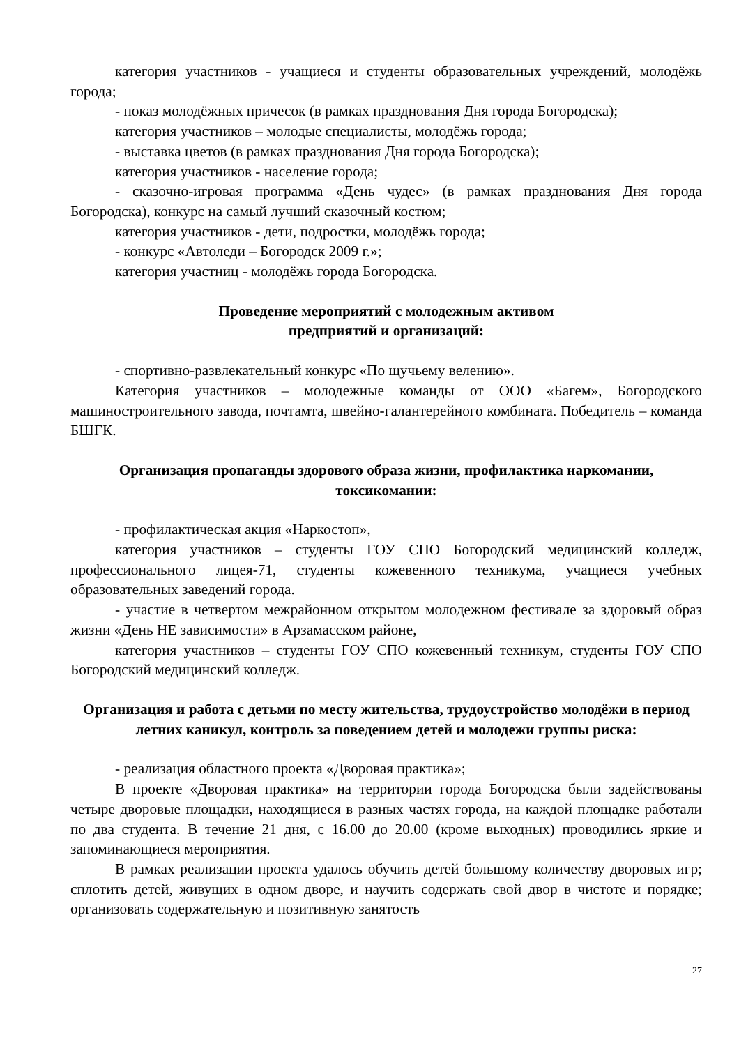категория участников - учащиеся и студенты образовательных учреждений, молодёжь города;
- показ молодёжных причесок (в рамках празднования Дня города Богородска);
категория участников – молодые специалисты, молодёжь города;
- выставка цветов (в рамках празднования Дня города Богородска);
категория участников - население города;
- сказочно-игровая программа «День чудес» (в рамках празднования Дня города Богородска), конкурс на самый лучший сказочный костюм;
категория участников - дети, подростки, молодёжь города;
- конкурс «Автоледи – Богородск 2009 г.»;
категория участниц - молодёжь города Богородска.
Проведение мероприятий с молодежным активом
предприятий и организаций:
- спортивно-развлекательный конкурс «По щучьему велению».
Категория участников – молодежные команды от ООО «Багем», Богородского машиностроительного завода, почтамта, швейно-галантерейного комбината. Победитель – команда БШГК.
Организация пропаганды здорового образа жизни, профилактика наркомании, токсикомании:
- профилактическая акция «Наркостоп»,
категория участников – студенты ГОУ СПО Богородский медицинский колледж, профессионального лицея-71, студенты кожевенного техникума, учащиеся учебных образовательных заведений города.
- участие в четвертом межрайонном открытом молодежном фестивале за здоровый образ жизни «День НЕ зависимости» в Арзамасском районе,
категория участников – студенты ГОУ СПО кожевенный техникум, студенты ГОУ СПО Богородский медицинский колледж.
Организация и работа с детьми по месту жительства, трудоустройство молодёжи в период летних каникул, контроль за поведением детей и молодежи группы риска:
- реализация областного проекта «Дворовая практика»;
В проекте «Дворовая практика» на территории города Богородска были задействованы четыре дворовые площадки, находящиеся в разных частях города, на каждой площадке работали по два студента. В течение 21 дня, с 16.00 до 20.00 (кроме выходных) проводились яркие и запоминающиеся мероприятия.
В рамках реализации проекта удалось обучить детей большому количеству дворовых игр; сплотить детей, живущих в одном дворе, и научить содержать свой двор в чистоте и порядке; организовать содержательную и позитивную занятость
27